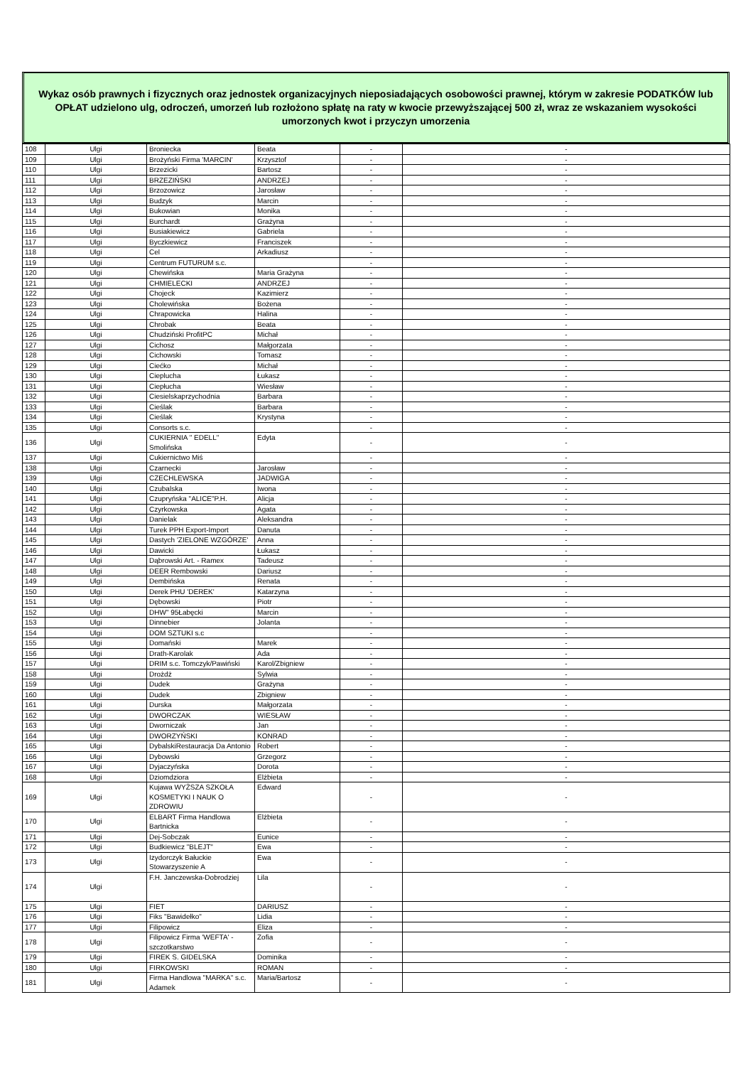Wykaz osób prawnych i fizycznych oraz jednostek organizacyjnych nieposiadających osobowości prawnej, którym w zakresie PODATKÓW lub OPŁAT udzielono ulg, odroczeń, umorzeń lub rozłożono spłatę na raty w kwocie przewyższającej 500 zł, wraz ze wskazaniem wysokości umorzonych kwot i przyczyn umorzenia
| 108 | Ulgi | Broniecka | Beata | - | - |
| 109 | Ulgi | Brożyński Firma 'MARCIN' | Krzysztof | - | - |
| 110 | Ulgi | Brzezicki | Bartosz | - | - |
| 111 | Ulgi | BRZEZIŃSKI | ANDRZEJ | - | - |
| 112 | Ulgi | Brzozowicz | Jarosław | - | - |
| 113 | Ulgi | Budzyk | Marcin | - | - |
| 114 | Ulgi | Bukowian | Monika | - | - |
| 115 | Ulgi | Burchardt | Grażyna | - | - |
| 116 | Ulgi | Busiakiewicz | Gabriela | - | - |
| 117 | Ulgi | Byczkiewicz | Franciszek | - | - |
| 118 | Ulgi | Cel | Arkadiusz | - | - |
| 119 | Ulgi | Centrum FUTURUM s.c. | | - | - |
| 120 | Ulgi | Chewińska | Maria Grażyna | - | - |
| 121 | Ulgi | CHMIELECKI | ANDRZEJ | - | - |
| 122 | Ulgi | Chojeck | Kazimierz | - | - |
| 123 | Ulgi | Cholewińska | Bożena | - | - |
| 124 | Ulgi | Chrapowicka | Halina | - | - |
| 125 | Ulgi | Chrobak | Beata | - | - |
| 126 | Ulgi | Chudziński ProfitPC | Michał | - | - |
| 127 | Ulgi | Cichosz | Małgorzata | - | - |
| 128 | Ulgi | Cichowski | Tomasz | - | - |
| 129 | Ulgi | Ciećko | Michał | - | - |
| 130 | Ulgi | Cieplucha | Łukasz | - | - |
| 131 | Ulgi | Ciepłucha | Wiesław | - | - |
| 132 | Ulgi | Ciesielskaprzychodnia | Barbara | - | - |
| 133 | Ulgi | Cieślak | Barbara | - | - |
| 134 | Ulgi | Cieślak | Krystyna | - | - |
| 135 | Ulgi | Consorts s.c. | | - | - |
| 136 | Ulgi | CUKIERNIA " EDELL" Smolińska | Edyta | - | - |
| 137 | Ulgi | Cukiernictwo Miś | | - | - |
| 138 | Ulgi | Czarnecki | Jarosław | - | - |
| 139 | Ulgi | CZECHLEWSKA | JADWIGA | - | - |
| 140 | Ulgi | Czubalska | Iwona | - | - |
| 141 | Ulgi | Czupryńska "ALICE"P.H. | Alicja | - | - |
| 142 | Ulgi | Czyrkowska | Agata | - | - |
| 143 | Ulgi | Danielak | Aleksandra | - | - |
| 144 | Ulgi | Turek PPH Export-Import | Danuta | - | - |
| 145 | Ulgi | Dastych 'ZIELONE WZGÓRZE' | Anna | - | - |
| 146 | Ulgi | Dawicki | Łukasz | - | - |
| 147 | Ulgi | Dąbrowski Art. - Ramex | Tadeusz | - | - |
| 148 | Ulgi | DEER Rembowski | Dariusz | - | - |
| 149 | Ulgi | Dembińska | Renata | - | - |
| 150 | Ulgi | Derek PHU 'DEREK' | Katarzyna | - | - |
| 151 | Ulgi | Dębowski | Piotr | - | - |
| 152 | Ulgi | DHW" 95Łabęcki | Marcin | - | - |
| 153 | Ulgi | Dinnebier | Jolanta | - | - |
| 154 | Ulgi | DOM SZTUKI s.c | | - | - |
| 155 | Ulgi | Domański | Marek | - | - |
| 156 | Ulgi | Drath-Karolak | Ada | - | - |
| 157 | Ulgi | DRIM s.c. Tomczyk/Pawiński | Karol/Zbigniew | - | - |
| 158 | Ulgi | Drożdż | Sylwia | - | - |
| 159 | Ulgi | Dudek | Grażyna | - | - |
| 160 | Ulgi | Dudek | Zbigniew | - | - |
| 161 | Ulgi | Durska | Małgorzata | - | - |
| 162 | Ulgi | DWORCZAK | WIESŁAW | - | - |
| 163 | Ulgi | Dworniczak | Jan | - | - |
| 164 | Ulgi | DWORZYŃSKI | KONRAD | - | - |
| 165 | Ulgi | DybalskiRestauracja Da Antonio | Robert | - | - |
| 166 | Ulgi | Dybowski | Grzegorz | - | - |
| 167 | Ulgi | Dyjaczyńska | Dorota | - | - |
| 168 | Ulgi | Dziomdziora | Elżbieta | - | - |
| 169 | Ulgi | Kujawa WYŻSZA SZKOŁA KOSMETYKI I NAUK O ZDROWIU | Edward | - | - |
| 170 | Ulgi | ELBART Firma Handlowa Bartnicka | Elżbieta | - | - |
| 171 | Ulgi | Dej-Sobczak | Eunice | - | - |
| 172 | Ulgi | Budkiewicz "BLEJT" | Ewa | - | - |
| 173 | Ulgi | Izydorczyk Bałuckie Stowarzyszenie A | Ewa | - | - |
| 174 | Ulgi | F.H. Janczewska-Dobrodziej | Lila | - | - |
| 175 | Ulgi | FIET | DARIUSZ | - | - |
| 176 | Ulgi | Fiks "Bawidełko" | Lidia | - | - |
| 177 | Ulgi | Filipowicz | Eliza | - | - |
| 178 | Ulgi | Filipowicz Firma 'WEFTA' - szczotkarstwo | Zofia | - | - |
| 179 | Ulgi | FIREK S. GIDELSKA | Dominika | - | - |
| 180 | Ulgi | FIRKOWSKI | ROMAN | - | - |
| 181 | Ulgi | Firma Handlowa "MARKA" s.c. Adamek | Maria/Bartosz | - | - |